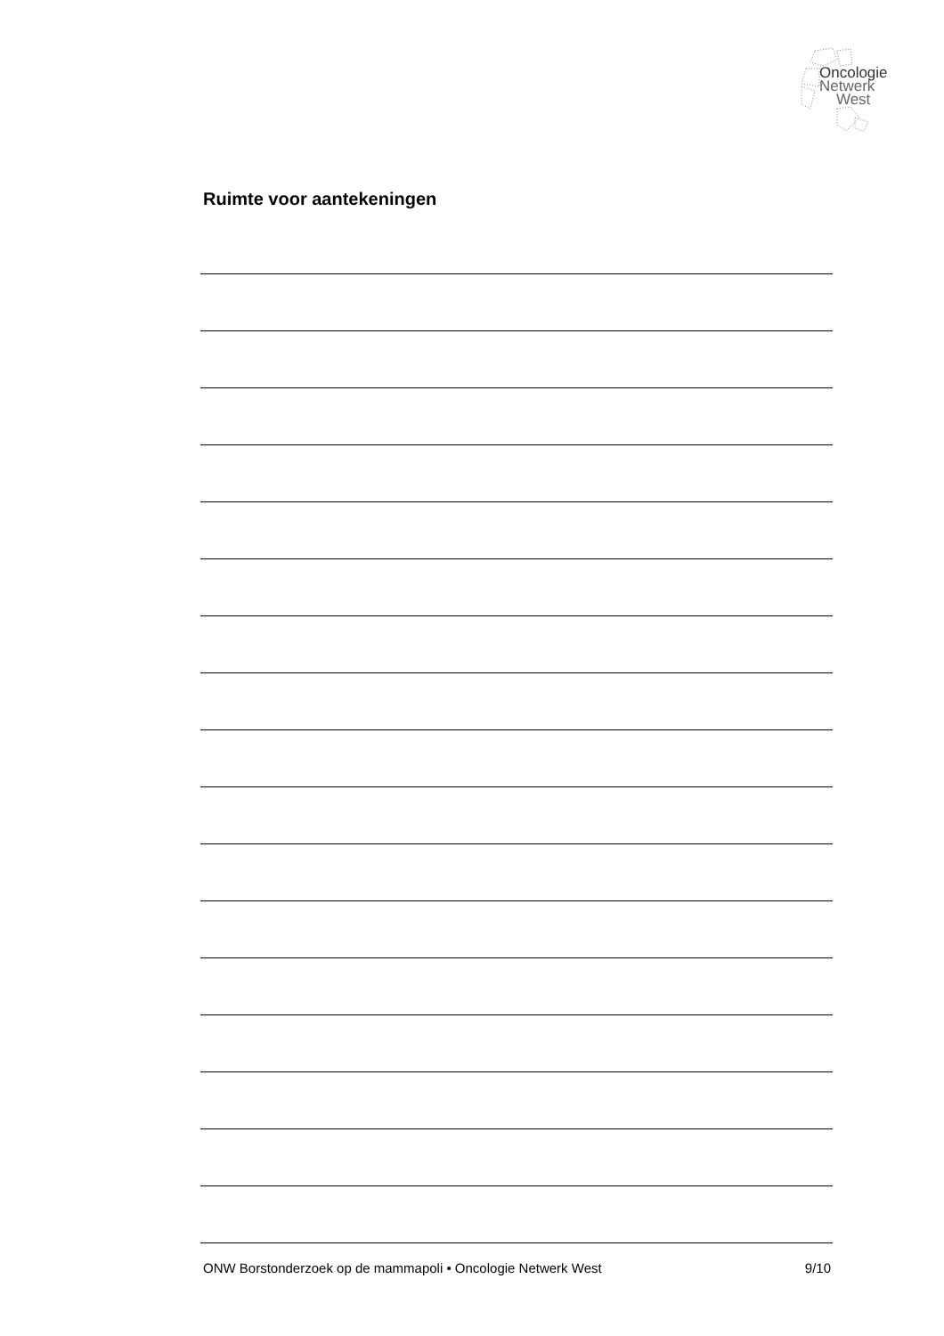Oncologie
Netwerk
West
Ruimte voor aantekeningen
ONW Borstonderzoek op de mammapoli • Oncologie Netwerk West 9/10